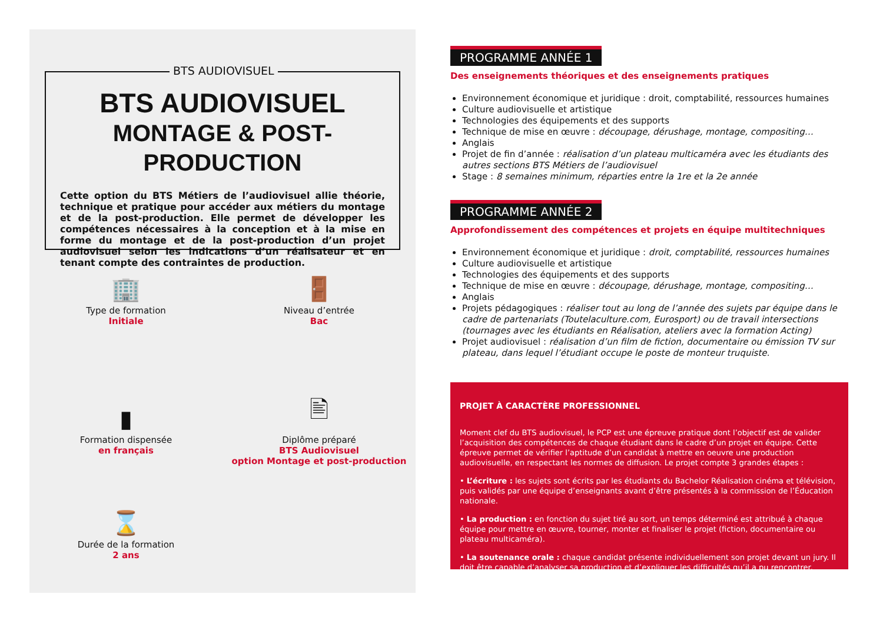BTS AUDIOVISUEL
BTS AUDIOVISUEL
MONTAGE & POST-PRODUCTION
Cette option du BTS Métiers de l’audiovisuel allie théorie, technique et pratique pour accéder aux métiers du montage et de la post-production. Elle permet de développer les compétences nécessaires à la conception et à la mise en forme du montage et de la post-production d’un projet audiovisuel selon les indications d’un réalisateur et en tenant compte des contraintes de production.
🏢
Type de formation
Initiale
🚪
Niveau d’entrée
Bac
▮
Formation dispensée
en français
🖹
Diplôme préparé
BTS Audiovisuel
option Montage et post-production
⌛
Durée de la formation
2 ans
PROGRAMME ANNÉE 1
Des enseignements théoriques et des enseignements pratiques
Environnement économique et juridique : droit, comptabilité, ressources humaines
Culture audiovisuelle et artistique
Technologies des équipements et des supports
Technique de mise en œuvre : découpage, dérushage, montage, compositing…
Anglais
Projet de fin d’année : réalisation d’un plateau multicaméra avec les étudiants des autres sections BTS Métiers de l’audiovisuel
Stage : 8 semaines minimum, réparties entre la 1re et la 2e année
PROGRAMME ANNÉE 2
Approfondissement des compétences et projets en équipe multitechniques
Environnement économique et juridique : droit, comptabilité, ressources humaines
Culture audiovisuelle et artistique
Technologies des équipements et des supports
Technique de mise en œuvre : découpage, dérushage, montage, compositing…
Anglais
Projets pédagogiques : réaliser tout au long de l’année des sujets par équipe dans le cadre de partenariats (Toutelaculture.com, Eurosport) ou de travail intersections (tournages avec les étudiants en Réalisation, ateliers avec la formation Acting)
Projet audiovisuel : réalisation d’un film de fiction, documentaire ou émission TV sur plateau, dans lequel l’étudiant occupe le poste de monteur truquiste.
PROJET À CARACTÈRE PROFESSIONNEL
Moment clef du BTS audiovisuel, le PCP est une épreuve pratique dont l’objectif est de valider l’acquisition des compétences de chaque étudiant dans le cadre d’un projet en équipe. Cette épreuve permet de vérifier l’aptitude d’un candidat à mettre en oeuvre une production audiovisuelle, en respectant les normes de diffusion. Le projet compte 3 grandes étapes :
• L’écriture : les sujets sont écrits par les étudiants du Bachelor Réalisation cinéma et télévision, puis validés par une équipe d’enseignants avant d’être présentés à la commission de l’Éducation nationale.
• La production : en fonction du sujet tiré au sort, un temps déterminé est attribué à chaque équipe pour mettre en œuvre, tourner, monter et finaliser le projet (fiction, documentaire ou plateau multicaméra).
• La soutenance orale : chaque candidat présente individuellement son projet devant un jury. Il doit être capable d’analyser sa production et d’expliquer les difficultés qu’il a pu rencontrer.